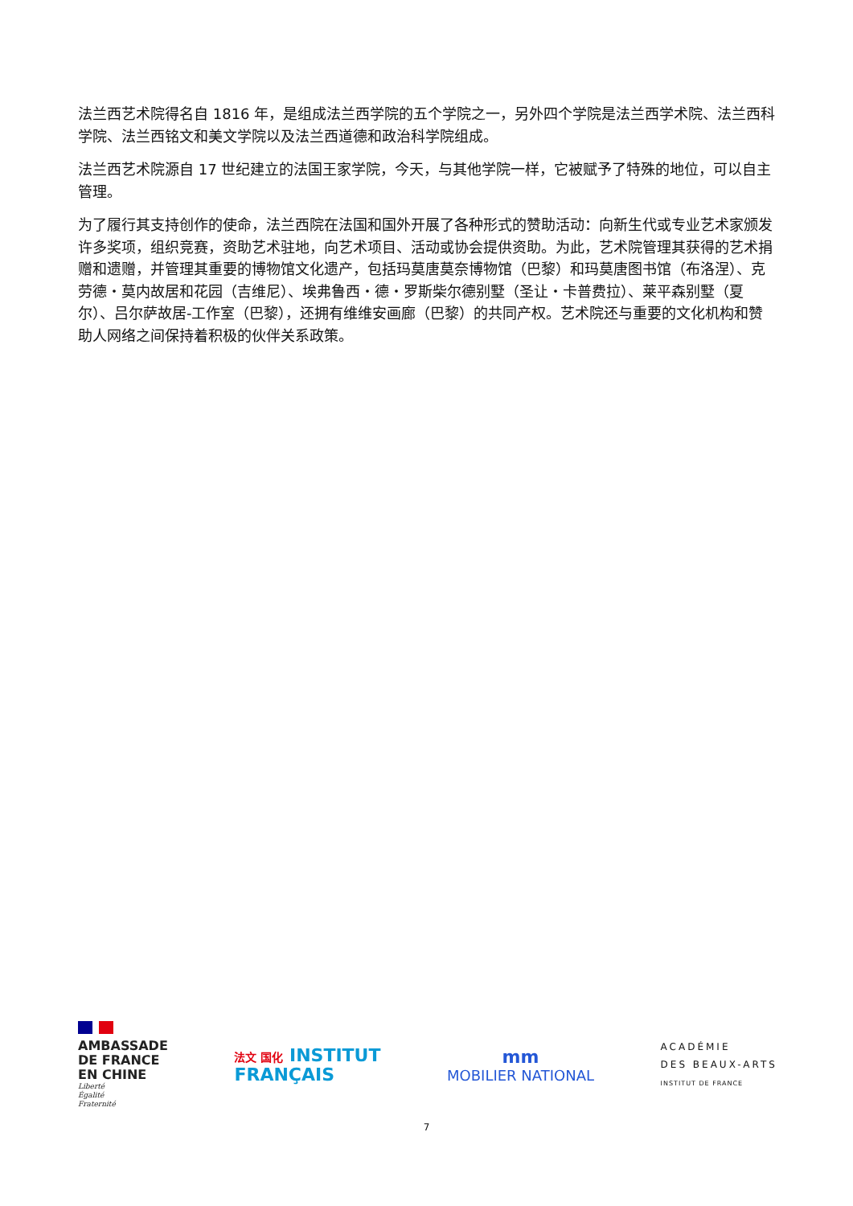法兰西艺术院得名自 1816 年，是组成法兰西学院的五个学院之一，另外四个学院是法兰西学术院、法兰西科学院、法兰西铭文和美文学院以及法兰西道德和政治科学院组成。
法兰西艺术院源自 17 世纪建立的法国王家学院，今天，与其他学院一样，它被赋予了特殊的地位，可以自主管理。
为了履行其支持创作的使命，法兰西院在法国和国外开展了各种形式的赞助活动：向新生代或专业艺术家颁发许多奖项，组织竞赛，资助艺术驻地，向艺术项目、活动或协会提供资助。为此，艺术院管理其获得的艺术捐赠和遗赠，并管理其重要的博物馆文化遗产，包括玛莫唐莫奈博物馆（巴黎）和玛莫唐图书馆（布洛涅）、克劳德・莫内故居和花园（吉维尼）、埃弗鲁西・德・罗斯柴尔德别墅（圣让・卡普费拉）、莱平森别墅（夏尔）、吕尔萨故居-工作室（巴黎），还拥有维维安画廊（巴黎）的共同产权。艺术院还与重要的文化机构和赞助人网络之间保持着积极的伙伴关系政策。
AMBASSADE
DE FRANCE
EN CHINE
Liberté
Égalité
Fraternité
法文 国化 INSTITUT
FRANÇAIS
mm
MOBILIER NATIONAL
ACADÉMIE
DES BEAUX-ARTS
INSTITUT DE FRANCE
7